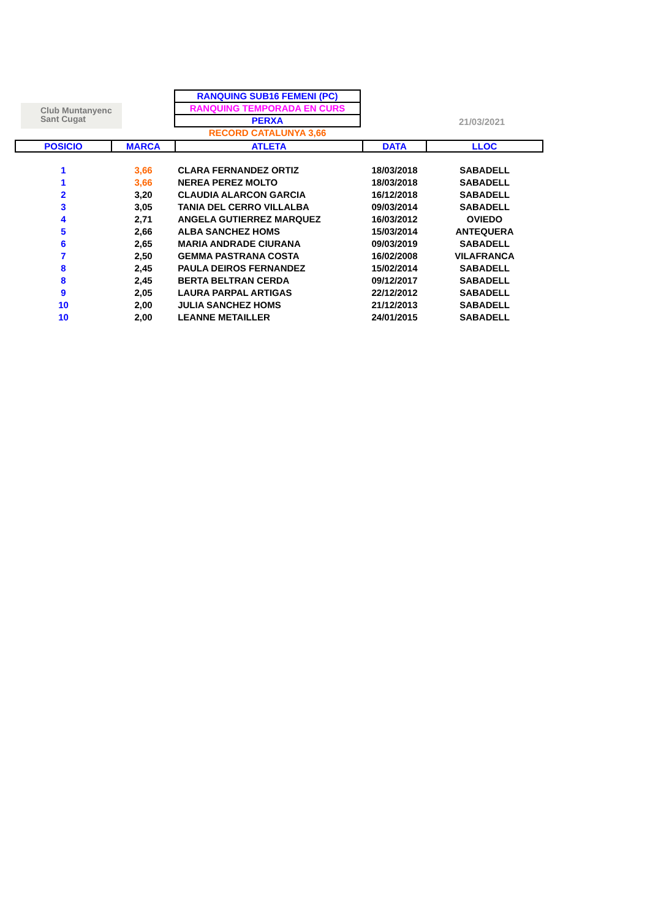Club Muntanyenc
Sant Cugat
RANQUING SUB16 FEMENI (PC)
RANQUING TEMPORADA EN CURS
PERXA
RECORD CATALUNYA 3,66
21/03/2021
| POSICIO | MARCA | ATLETA | DATA | LLOC |
| --- | --- | --- | --- | --- |
| 1 | 3,66 | CLARA FERNANDEZ ORTIZ | 18/03/2018 | SABADELL |
| 1 | 3,66 | NEREA PEREZ MOLTO | 18/03/2018 | SABADELL |
| 2 | 3,20 | CLAUDIA ALARCON GARCIA | 16/12/2018 | SABADELL |
| 3 | 3,05 | TANIA DEL CERRO VILLALBA | 09/03/2014 | SABADELL |
| 4 | 2,71 | ANGELA GUTIERREZ MARQUEZ | 16/03/2012 | OVIEDO |
| 5 | 2,66 | ALBA SANCHEZ HOMS | 15/03/2014 | ANTEQUERA |
| 6 | 2,65 | MARIA ANDRADE CIURANA | 09/03/2019 | SABADELL |
| 7 | 2,50 | GEMMA PASTRANA COSTA | 16/02/2008 | VILAFRANCA |
| 8 | 2,45 | PAULA DEIROS FERNANDEZ | 15/02/2014 | SABADELL |
| 8 | 2,45 | BERTA BELTRAN CERDA | 09/12/2017 | SABADELL |
| 9 | 2,05 | LAURA PARPAL ARTIGAS | 22/12/2012 | SABADELL |
| 10 | 2,00 | JULIA SANCHEZ HOMS | 21/12/2013 | SABADELL |
| 10 | 2,00 | LEANNE METAILLER | 24/01/2015 | SABADELL |